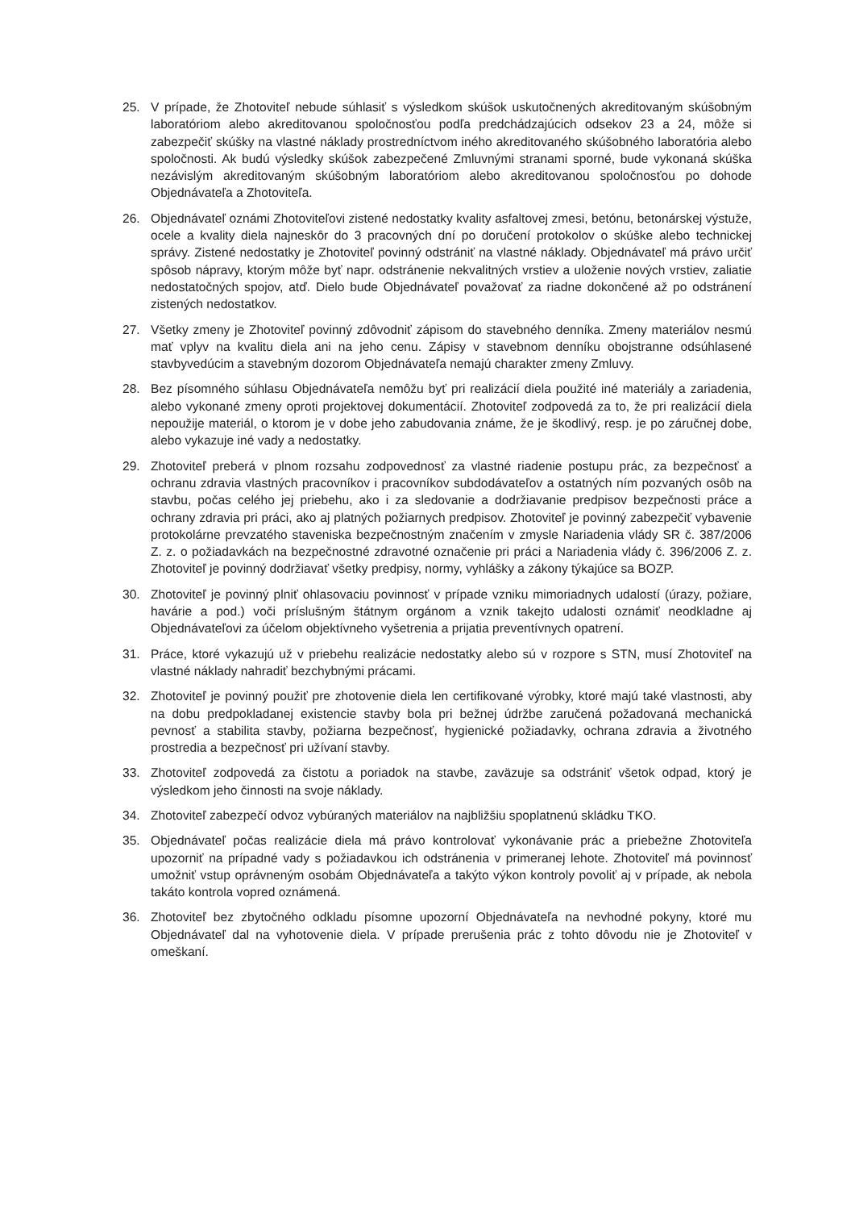25. V prípade, že Zhotoviteľ nebude súhlasiť s výsledkom skúšok uskutočnených akreditovaným skúšobným laboratóriom alebo akreditovanou spoločnosťou podľa predchádzajúcich odsekov 23 a 24, môže si zabezpečiť skúšky na vlastné náklady prostredníctvom iného akreditovaného skúšobného laboratória alebo spoločnosti. Ak budú výsledky skúšok zabezpečené Zmluvnými stranami sporné, bude vykonaná skúška nezávislým akreditovaným skúšobným laboratóriom alebo akreditovanou spoločnosťou po dohode Objednávateľa a Zhotoviteľa.
26. Objednávateľ oznámi Zhotoviteľovi zistené nedostatky kvality asfaltovej zmesi, betónu, betonárskej výstuže, ocele a kvality diela najneskôr do 3 pracovných dní po doručení protokolov o skúške alebo technickej správy. Zistené nedostatky je Zhotoviteľ povinný odstrániť na vlastné náklady. Objednávateľ má právo určiť spôsob nápravy, ktorým môže byť napr. odstránenie nekvalitných vrstiev a uloženie nových vrstiev, zaliatie nedostatočných spojov, atď. Dielo bude Objednávateľ považovať za riadne dokončené až po odstránení zistených nedostatkov.
27. Všetky zmeny je Zhotoviteľ povinný zdôvodniť zápisom do stavebného denníka. Zmeny materiálov nesmú mať vplyv na kvalitu diela ani na jeho cenu. Zápisy v stavebnom denníku obojstranne odsúhlasené stavbyvedúcim a stavebným dozorom Objednávateľa nemajú charakter zmeny Zmluvy.
28. Bez písomného súhlasu Objednávateľa nemôžu byť pri realizácií diela použité iné materiály a zariadenia, alebo vykonané zmeny oproti projektovej dokumentácií. Zhotoviteľ zodpovedá za to, že pri realizácií diela nepoužije materiál, o ktorom je v dobe jeho zabudovania známe, že je škodlivý, resp. je po záručnej dobe, alebo vykazuje iné vady a nedostatky.
29. Zhotoviteľ preberá v plnom rozsahu zodpovednosť za vlastné riadenie postupu prác, za bezpečnosť a ochranu zdravia vlastných pracovníkov i pracovníkov subdodávateľov a ostatných ním pozvaných osôb na stavbu, počas celého jej priebehu, ako i za sledovanie a dodržiavanie predpisov bezpečnosti práce a ochrany zdravia pri práci, ako aj platných požiarnych predpisov. Zhotoviteľ je povinný zabezpečiť vybavenie protokolárne prevzatého staveniska bezpečnostným značením v zmysle Nariadenia vlády SR č. 387/2006 Z. z. o požiadavkách na bezpečnostné zdravotné označenie pri práci a Nariadenia vlády č. 396/2006 Z. z. Zhotoviteľ je povinný dodržiavať všetky predpisy, normy, vyhlášky a zákony týkajúce sa BOZP.
30. Zhotoviteľ je povinný plniť ohlasovaciu povinnosť v prípade vzniku mimoriadnych udalostí (úrazy, požiare, havárie a pod.) voči príslušným štátnym orgánom a vznik takejto udalosti oznámiť neodkladne aj Objednávateľovi za účelom objektívneho vyšetrenia a prijatia preventívnych opatrení.
31. Práce, ktoré vykazujú už v priebehu realizácie nedostatky alebo sú v rozpore s STN, musí Zhotoviteľ na vlastné náklady nahradiť bezchybnými prácami.
32. Zhotoviteľ je povinný použiť pre zhotovenie diela len certifikované výrobky, ktoré majú také vlastnosti, aby na dobu predpokladanej existencie stavby bola pri bežnej údržbe zaručená požadovaná mechanická pevnosť a stabilita stavby, požiarna bezpečnosť, hygienické požiadavky, ochrana zdravia a životného prostredia a bezpečnosť pri užívaní stavby.
33. Zhotoviteľ zodpovedá za čistotu a poriadok na stavbe, zaväzuje sa odstrániť všetok odpad, ktorý je výsledkom jeho činnosti na svoje náklady.
34. Zhotoviteľ zabezpečí odvoz vybúraných materiálov na najbližšiu spoplatnenú skládku TKO.
35. Objednávateľ počas realizácie diela má právo kontrolovať vykonávanie prác a priebežne Zhotoviteľa upozorniť na prípadné vady s požiadavkou ich odstránenia v primeranej lehote. Zhotoviteľ má povinnosť umožniť vstup oprávneným osobám Objednávateľa a takýto výkon kontroly povoliť aj v prípade, ak nebola takáto kontrola vopred oznámená.
36. Zhotoviteľ bez zbytočného odkladu písomne upozorní Objednávateľa na nevhodné pokyny, ktoré mu Objednávateľ dal na vyhotovenie diela. V prípade prerušenia prác z tohto dôvodu nie je Zhotoviteľ v omeškaní.